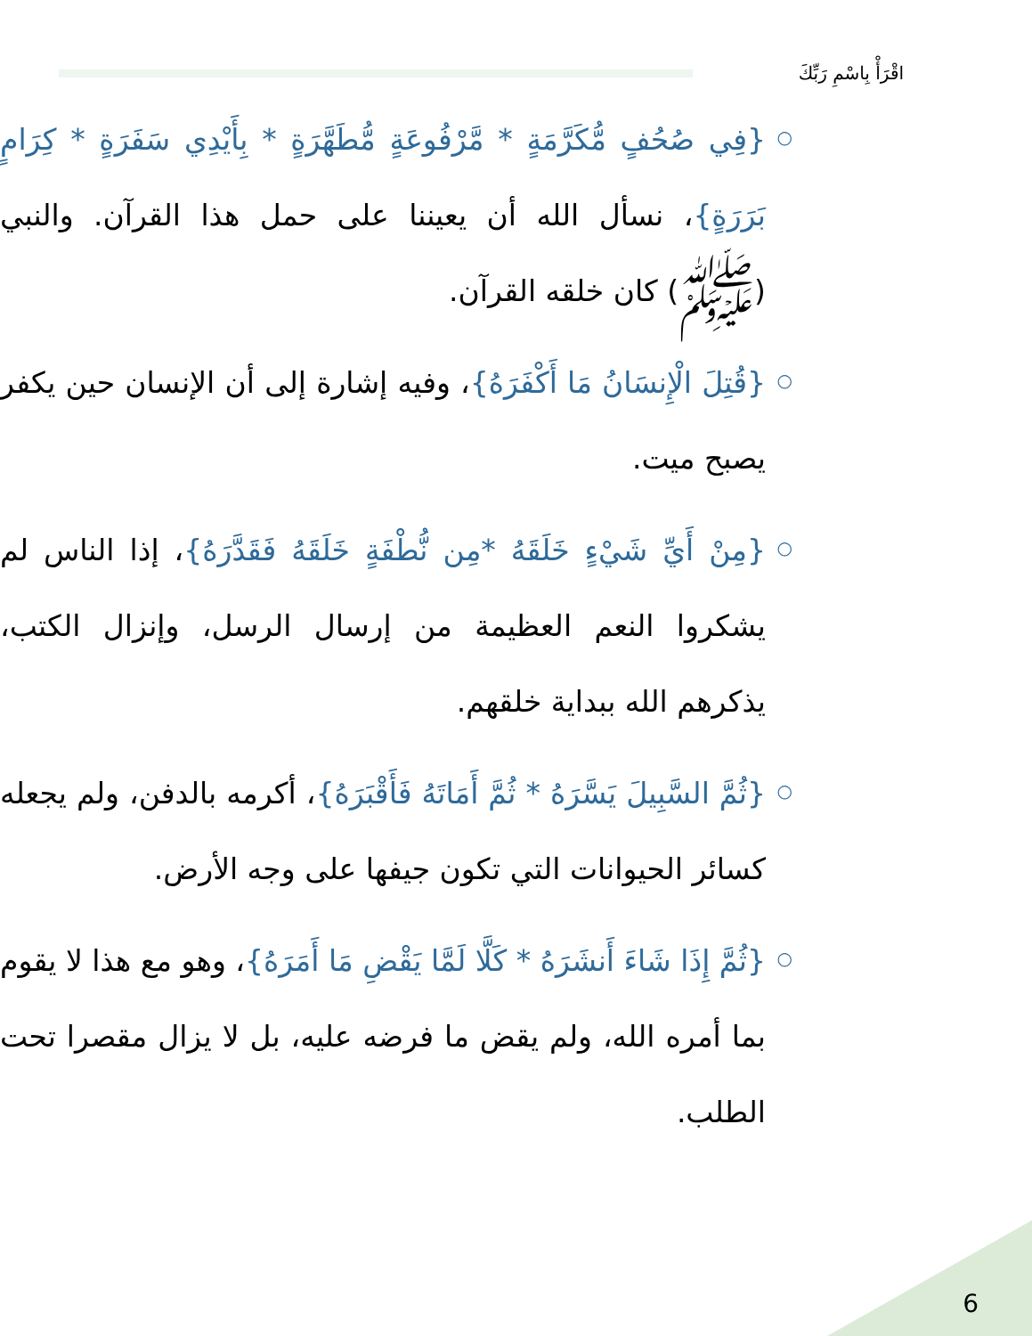اقْرَأْ بِاسْمِ رَبِّكَ
○
{فِي صُحُفٍ مُّكَرَّمَةٍ * مَّرْفُوعَةٍ مُّطَهَّرَةٍ * بِأَيْدِي سَفَرَةٍ * كِرَامٍ بَرَرَةٍ}، نسأل الله أن يعيننا على حمل هذا القرآن. والنبي (ﷺ) كان خلقه القرآن.
○
{قُتِلَ الْإِنسَانُ مَا أَكْفَرَهُ}، وفيه إشارة إلى أن الإنسان حين يكفر يصبح ميت.
○
{مِنْ أَيِّ شَيْءٍ خَلَقَهُ *مِن نُّطْفَةٍ خَلَقَهُ فَقَدَّرَهُ}، إذا الناس لم يشكروا النعم العظيمة من إرسال الرسل، وإنزال الكتب، يذكرهم الله ببداية خلقهم.
○
{ثُمَّ السَّبِيلَ يَسَّرَهُ * ثُمَّ أَمَاتَهُ فَأَقْبَرَهُ}، أكرمه بالدفن، ولم يجعله كسائر الحيوانات التي تكون جيفها على وجه الأرض.
○
{ثُمَّ إِذَا شَاءَ أَنشَرَهُ * كَلَّا لَمَّا يَقْضِ مَا أَمَرَهُ}، وهو مع هذا لا يقوم بما أمره الله، ولم يقض ما فرضه عليه، بل لا يزال مقصرا تحت الطلب.
6